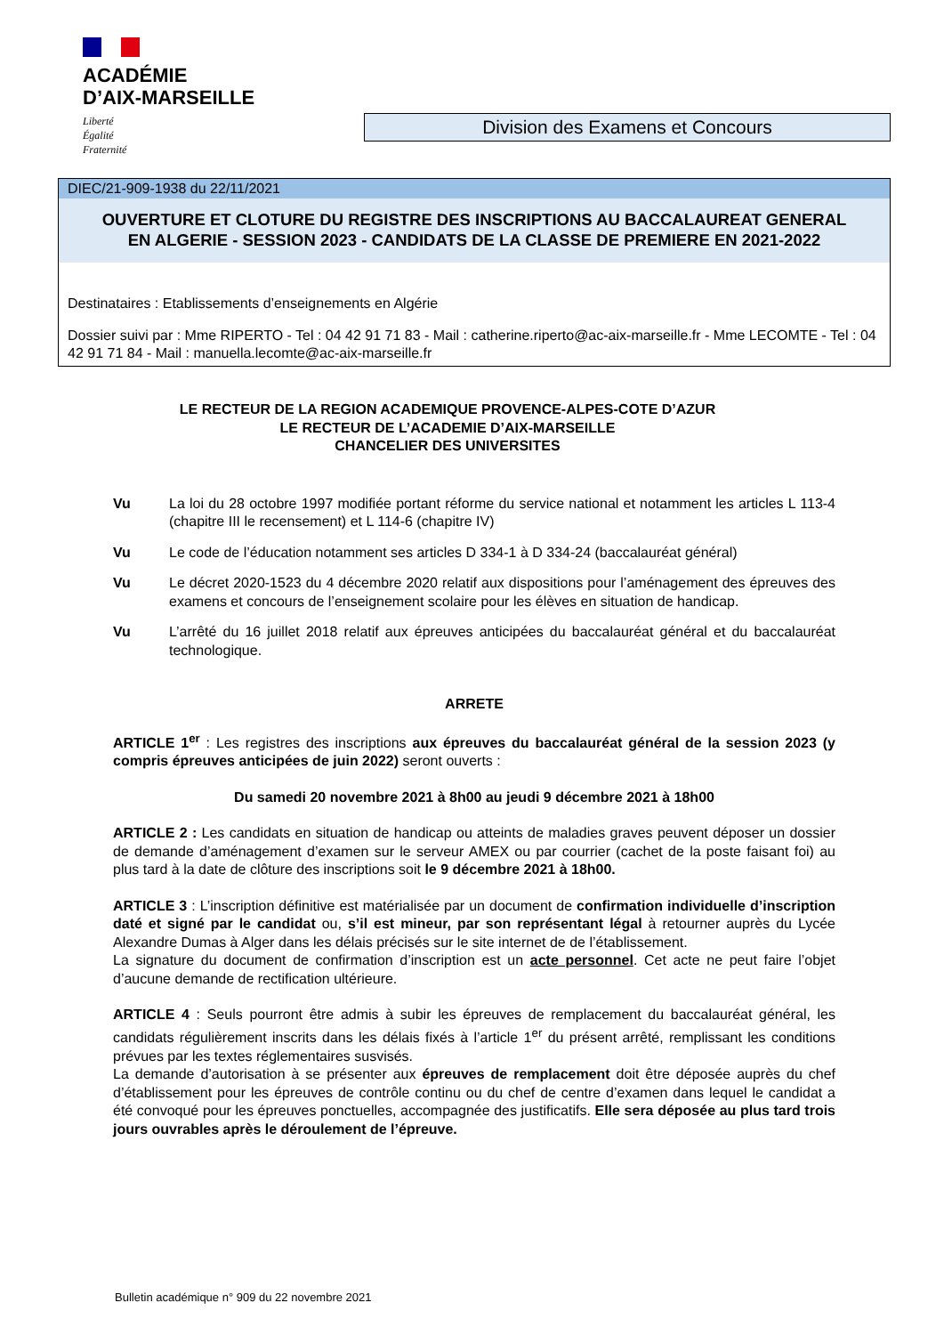ACADÉMIE
D’AIX-MARSEILLE
Liberté
Égalité
Fraternité
Division des Examens et Concours
DIEC/21-909-1938 du 22/11/2021
OUVERTURE ET CLOTURE DU REGISTRE DES INSCRIPTIONS AU BACCALAUREAT GENERAL
EN ALGERIE - SESSION 2023 - CANDIDATS DE LA CLASSE DE PREMIERE EN 2021-2022
Destinataires : Etablissements d’enseignements en Algérie
Dossier suivi par : Mme RIPERTO - Tel : 04 42 91 71 83 - Mail : catherine.riperto@ac-aix-marseille.fr - Mme LECOMTE - Tel : 04 42 91 71 84 - Mail : manuella.lecomte@ac-aix-marseille.fr
LE RECTEUR DE LA REGION ACADEMIQUE PROVENCE-ALPES-COTE D’AZUR
LE RECTEUR DE L’ACADEMIE D’AIX-MARSEILLE
CHANCELIER DES UNIVERSITES
Vu La loi du 28 octobre 1997 modifiée portant réforme du service national et notamment les articles L 113-4 (chapitre III le recensement) et L 114-6 (chapitre IV)
Vu Le code de l’éducation notamment ses articles D 334-1 à D 334-24 (baccalauréat général)
Vu Le décret 2020-1523 du 4 décembre 2020 relatif aux dispositions pour l’aménagement des épreuves des examens et concours de l’enseignement scolaire pour les élèves en situation de handicap.
Vu L’arrêté du 16 juillet 2018 relatif aux épreuves anticipées du baccalauréat général et du baccalauréat technologique.
ARRETE
ARTICLE 1<sup>er</sup> : Les registres des inscriptions aux épreuves du baccalauréat général de la session 2023 (y compris épreuves anticipées de juin 2022) seront ouverts :
Du samedi 20 novembre 2021 à 8h00 au jeudi 9 décembre 2021 à 18h00
ARTICLE 2 : Les candidats en situation de handicap ou atteints de maladies graves peuvent déposer un dossier de demande d’aménagement d’examen sur le serveur AMEX ou par courrier (cachet de la poste faisant foi) au plus tard à la date de clôture des inscriptions soit le 9 décembre 2021 à 18h00.
ARTICLE 3 : L’inscription définitive est matérialisée par un document de confirmation individuelle d’inscription daté et signé par le candidat ou, s’il est mineur, par son représentant légal à retourner auprès du Lycée Alexandre Dumas à Alger dans les délais précisés sur le site internet de de l’établissement.
La signature du document de confirmation d’inscription est un acte personnel. Cet acte ne peut faire l’objet d’aucune demande de rectification ultérieure.
ARTICLE 4 : Seuls pourront être admis à subir les épreuves de remplacement du baccalauréat général, les candidats régulièrement inscrits dans les délais fixés à l’article 1<sup>er</sup> du présent arrêté, remplissant les conditions prévues par les textes réglementaires susvisés.
La demande d’autorisation à se présenter aux épreuves de remplacement doit être déposée auprès du chef d’établissement pour les épreuves de contrôle continu ou du chef de centre d’examen dans lequel le candidat a été convoqué pour les épreuves ponctuelles, accompagnée des justificatifs. Elle sera déposée au plus tard trois jours ouvrables après le déroulement de l’épreuve.
Bulletin académique n° 909 du 22 novembre 2021